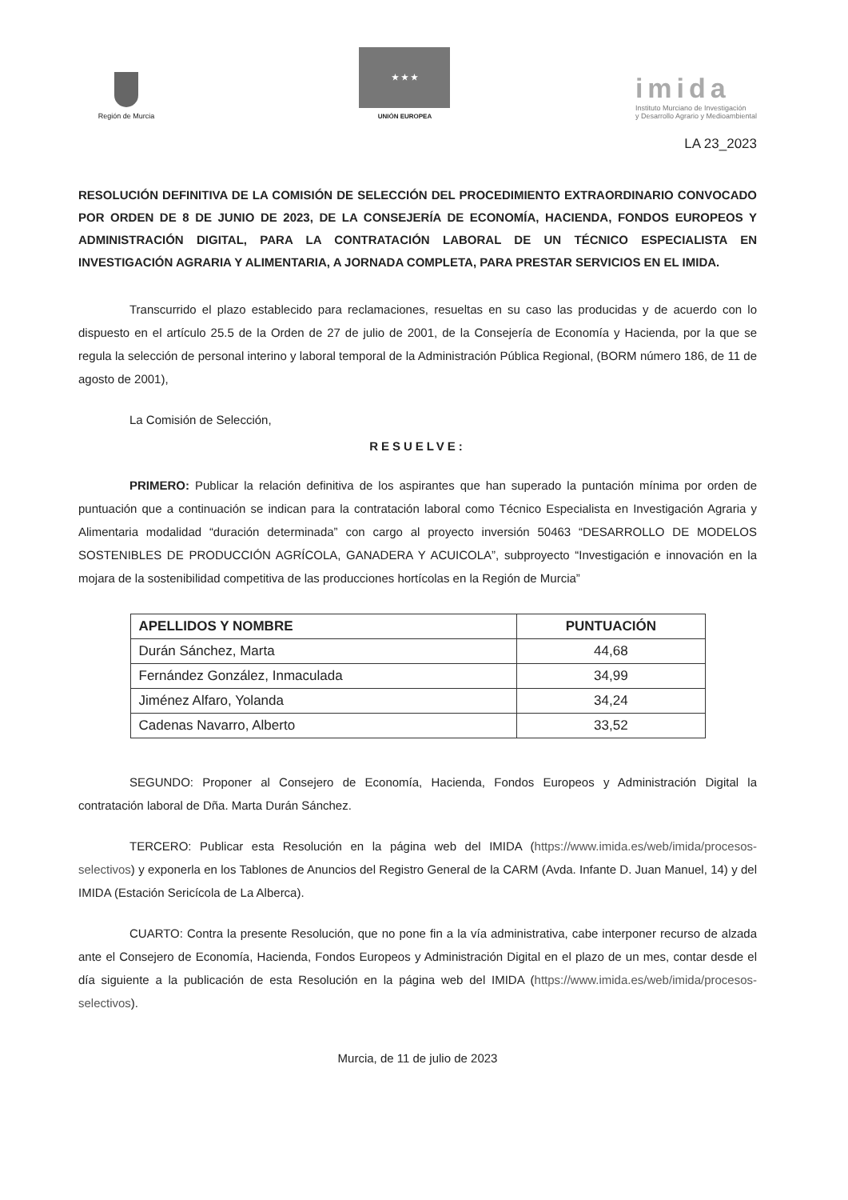Región de Murcia
★ ★ ★
UNIÓN EUROPEA
imida
Instituto Murciano de Investigación
y Desarrollo Agrario y Medioambiental
LA 23_2023
RESOLUCIÓN DEFINITIVA DE LA COMISIÓN DE SELECCIÓN DEL PROCEDIMIENTO EXTRAORDINARIO CONVOCADO POR ORDEN DE 8 DE JUNIO DE 2023, DE LA CONSEJERÍA DE ECONOMÍA, HACIENDA, FONDOS EUROPEOS Y ADMINISTRACIÓN DIGITAL, PARA LA CONTRATACIÓN LABORAL DE UN TÉCNICO ESPECIALISTA EN INVESTIGACIÓN AGRARIA Y ALIMENTARIA, A JORNADA COMPLETA, PARA PRESTAR SERVICIOS EN EL IMIDA.
Transcurrido el plazo establecido para reclamaciones, resueltas en su caso las producidas y de acuerdo con lo dispuesto en el artículo 25.5 de la Orden de 27 de julio de 2001, de la Consejería de Economía y Hacienda, por la que se regula la selección de personal interino y laboral temporal de la Administración Pública Regional, (BORM número 186, de 11 de agosto de 2001),
La Comisión de Selección,
RESUELVE:
PRIMERO: Publicar la relación definitiva de los aspirantes que han superado la puntación mínima por orden de puntuación que a continuación se indican para la contratación laboral como Técnico Especialista en Investigación Agraria y Alimentaria modalidad “duración determinada” con cargo al proyecto inversión 50463 “DESARROLLO DE MODELOS SOSTENIBLES DE PRODUCCIÓN AGRÍCOLA, GANADERA Y ACUICOLA”, subproyecto “Investigación e innovación en la mojara de la sostenibilidad competitiva de las producciones hortícolas en la Región de Murcia”
| APELLIDOS Y NOMBRE | PUNTUACIÓN |
| --- | --- |
| Durán Sánchez, Marta | 44,68 |
| Fernández González, Inmaculada | 34,99 |
| Jiménez Alfaro, Yolanda | 34,24 |
| Cadenas Navarro, Alberto | 33,52 |
SEGUNDO: Proponer al Consejero de Economía, Hacienda, Fondos Europeos y Administración Digital la contratación laboral de Dña. Marta Durán Sánchez.
TERCERO: Publicar esta Resolución en la página web del IMIDA (https://www.imida.es/web/imida/procesos-selectivos) y exponerla en los Tablones de Anuncios del Registro General de la CARM (Avda. Infante D. Juan Manuel, 14) y del IMIDA (Estación Sericícola de La Alberca).
CUARTO: Contra la presente Resolución, que no pone fin a la vía administrativa, cabe interponer recurso de alzada ante el Consejero de Economía, Hacienda, Fondos Europeos y Administración Digital en el plazo de un mes, contar desde el día siguiente a la publicación de esta Resolución en la página web del IMIDA (https://www.imida.es/web/imida/procesos-selectivos).
Murcia, de 11 de julio de 2023